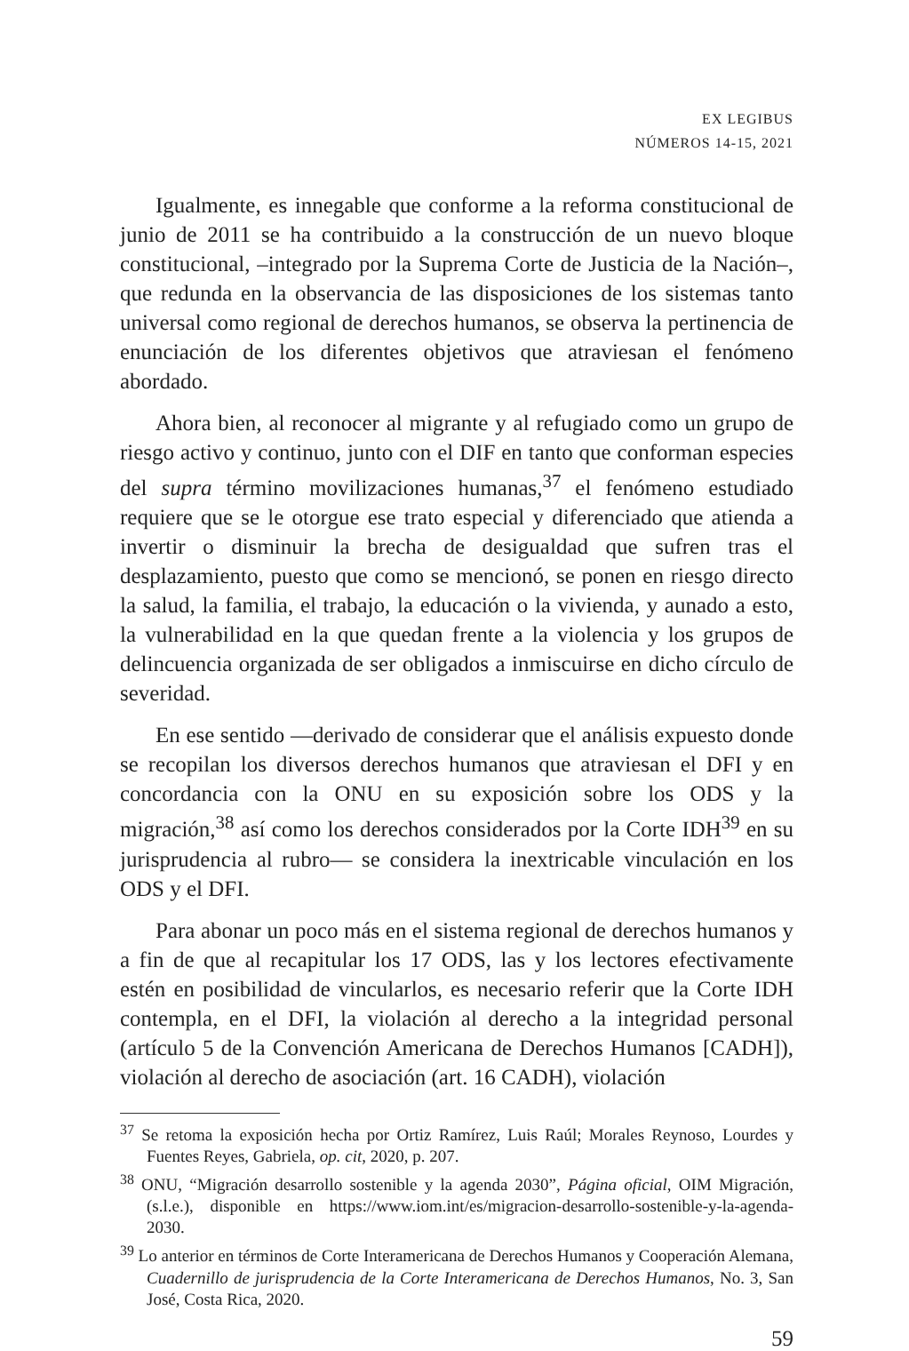EX LEGIBUS
NÚMEROS 14-15, 2021
Igualmente, es innegable que conforme a la reforma constitucional de junio de 2011 se ha contribuido a la construcción de un nuevo bloque constitucional, –integrado por la Suprema Corte de Justicia de la Nación–, que redunda en la observancia de las disposiciones de los sistemas tanto universal como regional de derechos humanos, se observa la pertinencia de enunciación de los diferentes objetivos que atraviesan el fenómeno abordado.
Ahora bien, al reconocer al migrante y al refugiado como un grupo de riesgo activo y continuo, junto con el DIF en tanto que conforman especies del supra término movilizaciones humanas,<sup>37</sup> el fenómeno estudiado requiere que se le otorgue ese trato especial y diferenciado que atienda a invertir o disminuir la brecha de desigualdad que sufren tras el desplazamiento, puesto que como se mencionó, se ponen en riesgo directo la salud, la familia, el trabajo, la educación o la vivienda, y aunado a esto, la vulnerabilidad en la que quedan frente a la violencia y los grupos de delincuencia organizada de ser obligados a inmiscuirse en dicho círculo de severidad.
En ese sentido —derivado de considerar que el análisis expuesto donde se recopilan los diversos derechos humanos que atraviesan el DFI y en concordancia con la ONU en su exposición sobre los ODS y la migración,<sup>38</sup> así como los derechos considerados por la Corte IDH<sup>39</sup> en su jurisprudencia al rubro— se considera la inextricable vinculación en los ODS y el DFI.
Para abonar un poco más en el sistema regional de derechos humanos y a fin de que al recapitular los 17 ODS, las y los lectores efectivamente estén en posibilidad de vincularlos, es necesario referir que la Corte IDH contempla, en el DFI, la violación al derecho a la integridad personal (artículo 5 de la Convención Americana de Derechos Humanos [CADH]), violación al derecho de asociación (art. 16 CADH), violación
<sup>37</sup> Se retoma la exposición hecha por Ortiz Ramírez, Luis Raúl; Morales Reynoso, Lourdes y Fuentes Reyes, Gabriela, op. cit, 2020, p. 207.
<sup>38</sup> ONU, “Migración desarrollo sostenible y la agenda 2030”, Página oficial, OIM Migración, (s.l.e.), disponible en https://www.iom.int/es/migracion-desarrollo-sostenible-y-la-agenda-2030.
<sup>39</sup> Lo anterior en términos de Corte Interamericana de Derechos Humanos y Cooperación Alemana, Cuadernillo de jurisprudencia de la Corte Interamericana de Derechos Humanos, No. 3, San José, Costa Rica, 2020.
59